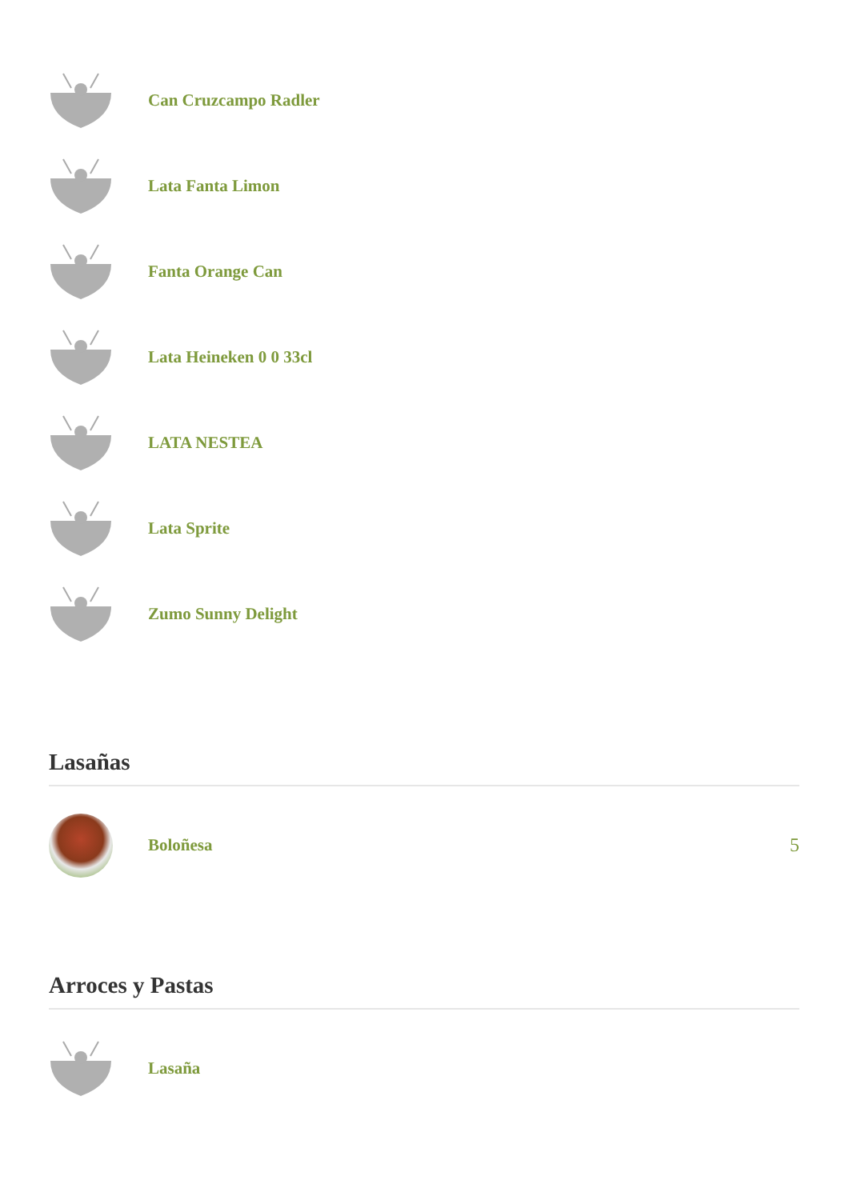Can Cruzcampo Radler
Lata Fanta Limon
Fanta Orange Can
Lata Heineken 0 0 33cl
LATA NESTEA
Lata Sprite
Zumo Sunny Delight
Lasañas
Boloñesa 5
Arroces y Pastas
Lasaña